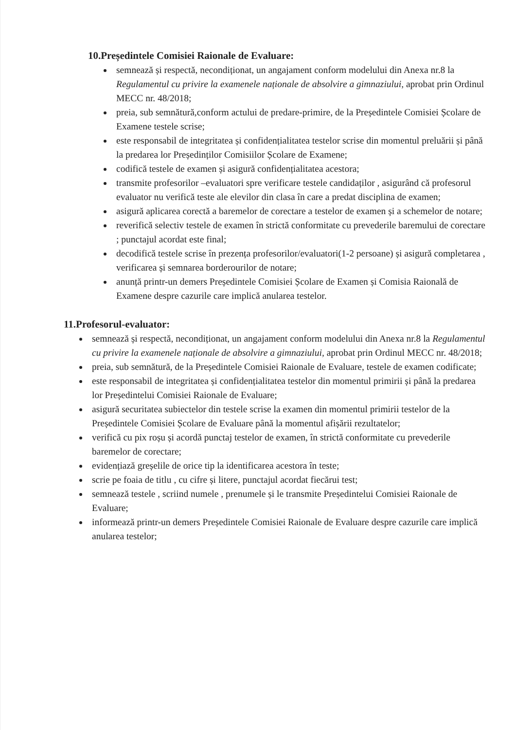10.Președintele Comisiei Raionale de Evaluare:
semnează și respectă, necondiționat, un angajament conform modelului din Anexa nr.8 la Regulamentul cu privire la examenele naționale de absolvire a gimnaziului, aprobat prin Ordinul MECC nr. 48/2018;
preia, sub semnătură,conform actului de predare-primire, de la Președintele Comisiei Școlare de Examene testele scrise;
este responsabil de integritatea și confidențialitatea testelor scrise din momentul preluării și până la predarea lor Președinților Comisiilor Școlare de Examene;
codifică testele de examen și asigură confidențialitatea acestora;
transmite profesorilor –evaluatori spre verificare testele candidaților , asigurând că profesorul evaluator nu verifică teste ale elevilor din clasa în care a predat disciplina de examen;
asigură aplicarea corectă a baremelor de corectare a testelor de examen și a schemelor de notare;
reverifică selectiv testele de examen în strictă conformitate cu prevederile baremului de corectare ; punctajul acordat este final;
decodifică testele scrise în prezența profesorilor/evaluatori(1-2 persoane) și asigură completarea , verificarea și semnarea borderourilor de notare;
anunță printr-un demers Președintele Comisiei Școlare de Examen și Comisia Raională de Examene despre cazurile care implică anularea testelor.
11.Profesorul-evaluator:
semnează și respectă, necondiționat, un angajament conform modelului din Anexa nr.8 la Regulamentul cu privire la examenele naționale de absolvire a gimnaziului, aprobat prin Ordinul MECC nr. 48/2018;
preia, sub semnătură, de la Președintele Comisiei Raionale de Evaluare, testele de examen codificate;
este responsabil de integritatea și confidențialitatea testelor din momentul primirii și până la predarea lor Președintelui Comisiei Raionale de Evaluare;
asigură securitatea subiectelor din testele scrise la examen din momentul primirii testelor de la Președintele Comisiei Școlare de Evaluare până la momentul afișării rezultatelor;
verifică cu pix roșu și acordă punctaj testelor de examen, în strictă conformitate cu prevederile baremelor de corectare;
evidențiază greșelile de orice tip la identificarea acestora în teste;
scrie pe foaia de titlu , cu cifre și litere, punctajul acordat fiecărui test;
semnează testele , scriind numele , prenumele și le transmite Președintelui Comisiei Raionale de Evaluare;
informează printr-un demers Președintele Comisiei Raionale de Evaluare despre cazurile care implică anularea testelor;